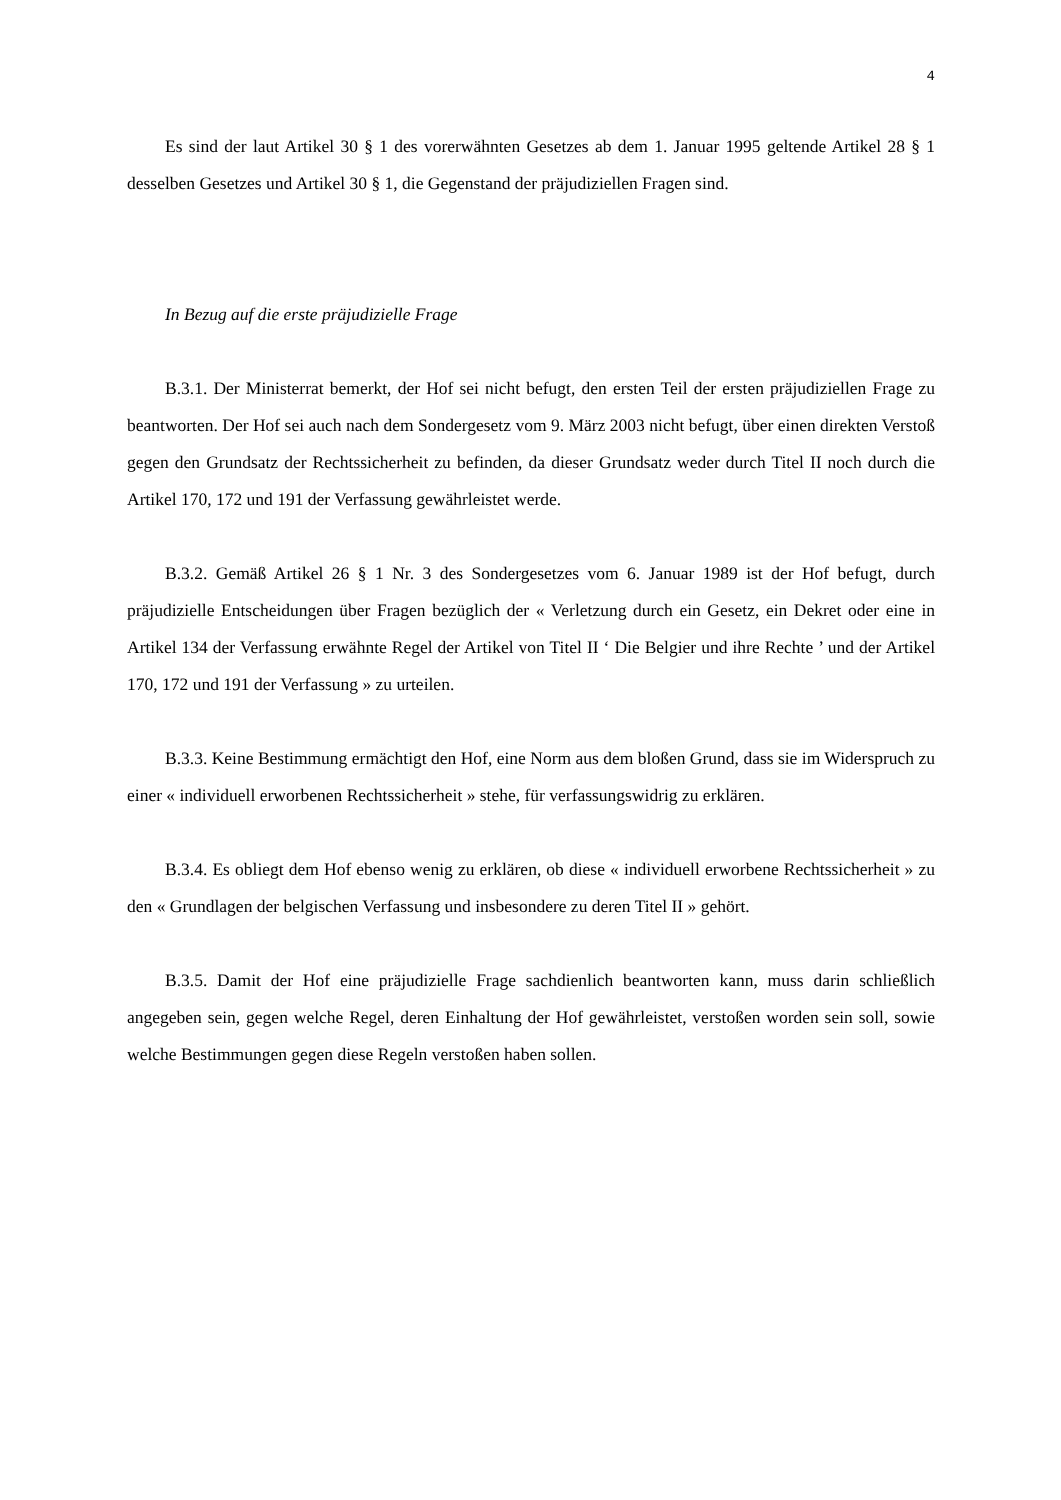4
Es sind der laut Artikel 30 § 1 des vorerwähnten Gesetzes ab dem 1. Januar 1995 geltende Artikel 28 § 1 desselben Gesetzes und Artikel 30 § 1, die Gegenstand der präjudiziellen Fragen sind.
In Bezug auf die erste präjudizielle Frage
B.3.1. Der Ministerrat bemerkt, der Hof sei nicht befugt, den ersten Teil der ersten präjudiziellen Frage zu beantworten. Der Hof sei auch nach dem Sondergesetz vom 9. März 2003 nicht befugt, über einen direkten Verstoß gegen den Grundsatz der Rechtssicherheit zu befinden, da dieser Grundsatz weder durch Titel II noch durch die Artikel 170, 172 und 191 der Verfassung gewährleistet werde.
B.3.2. Gemäß Artikel 26 § 1 Nr. 3 des Sondergesetzes vom 6. Januar 1989 ist der Hof befugt, durch präjudizielle Entscheidungen über Fragen bezüglich der « Verletzung durch ein Gesetz, ein Dekret oder eine in Artikel 134 der Verfassung erwähnte Regel der Artikel von Titel II ‘ Die Belgier und ihre Rechte ’ und der Artikel 170, 172 und 191 der Verfassung » zu urteilen.
B.3.3. Keine Bestimmung ermächtigt den Hof, eine Norm aus dem bloßen Grund, dass sie im Widerspruch zu einer « individuell erworbenen Rechtssicherheit » stehe, für verfassungswidrig zu erklären.
B.3.4. Es obliegt dem Hof ebenso wenig zu erklären, ob diese « individuell erworbene Rechtssicherheit » zu den « Grundlagen der belgischen Verfassung und insbesondere zu deren Titel II » gehört.
B.3.5. Damit der Hof eine präjudizielle Frage sachdienlich beantworten kann, muss darin schließlich angegeben sein, gegen welche Regel, deren Einhaltung der Hof gewährleistet, verstoßen worden sein soll, sowie welche Bestimmungen gegen diese Regeln verstoßen haben sollen.